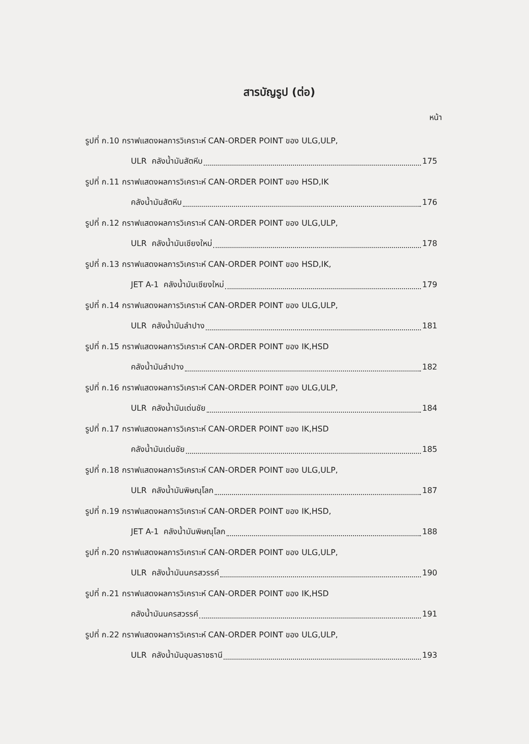สารบัญรูป (ต่อ)
หน้า
รูปที่ ก.10 กราฟแสดงผลการวิเคราะห์ CAN-ORDER POINT ของ ULG,ULP,
ULR คลังน้ำมันสัตหีบ 175
รูปที่ ก.11 กราฟแสดงผลการวิเคราะห์ CAN-ORDER POINT ของ HSD,IK
คลังน้ำมันสัตหีบ 176
รูปที่ ก.12 กราฟแสดงผลการวิเคราะห์ CAN-ORDER POINT ของ ULG,ULP,
ULR คลังน้ำมันเชียงใหม่ 178
รูปที่ ก.13 กราฟแสดงผลการวิเคราะห์ CAN-ORDER POINT ของ HSD,IK,
JET A-1 คลังน้ำมันเชียงใหม่ 179
รูปที่ ก.14 กราฟแสดงผลการวิเคราะห์ CAN-ORDER POINT ของ ULG,ULP,
ULR คลังน้ำมันลำปาง 181
รูปที่ ก.15 กราฟแสดงผลการวิเคราะห์ CAN-ORDER POINT ของ IK,HSD
คลังน้ำมันลำปาง 182
รูปที่ ก.16 กราฟแสดงผลการวิเคราะห์ CAN-ORDER POINT ของ ULG,ULP,
ULR คลังน้ำมันเด่นชัย 184
รูปที่ ก.17 กราฟแสดงผลการวิเคราะห์ CAN-ORDER POINT ของ IK,HSD
คลังน้ำมันเด่นชัย 185
รูปที่ ก.18 กราฟแสดงผลการวิเคราะห์ CAN-ORDER POINT ของ ULG,ULP,
ULR คลังน้ำมันพิษณุโลก 187
รูปที่ ก.19 กราฟแสดงผลการวิเคราะห์ CAN-ORDER POINT ของ IK,HSD,
JET A-1 คลังน้ำมันพิษณุโลก 188
รูปที่ ก.20 กราฟแสดงผลการวิเคราะห์ CAN-ORDER POINT ของ ULG,ULP,
ULR คลังน้ำมันนครสวรรค์ 190
รูปที่ ก.21 กราฟแสดงผลการวิเคราะห์ CAN-ORDER POINT ของ IK,HSD
คลังน้ำมันนครสวรรค์ 191
รูปที่ ก.22 กราฟแสดงผลการวิเคราะห์ CAN-ORDER POINT ของ ULG,ULP,
ULR คลังน้ำมันอุบลราชธานี 193